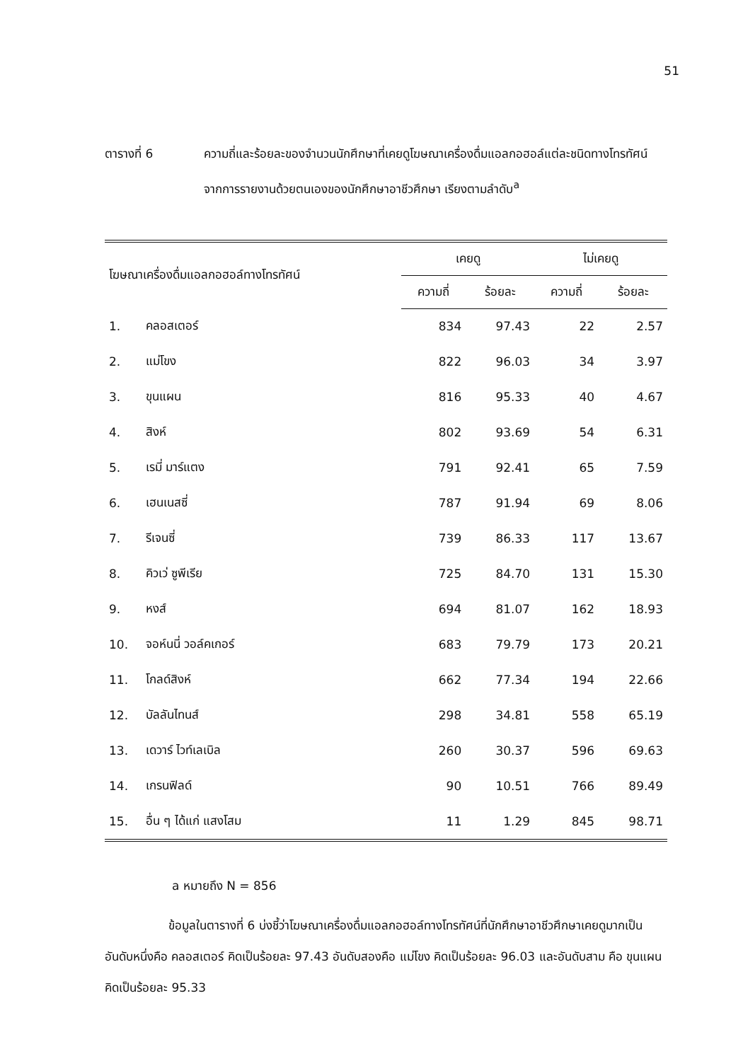51
ตารางที่ 6 ความถี่และร้อยละของจำนวนนักศึกษาที่เคยดูโฆษณาเครื่องดื่มแอลกอฮอล์แต่ละชนิดทางโทรทัศน์ จากการรายงานด้วยตนเองของนักศึกษาอาชีวศึกษา เรียงตามลำดับ<sup>a</sup>
| โฆษณาเครื่องดื่มแอลกอฮอล์ทางโทรทัศน์ | | เคยดู | | ไม่เคยดู | |
| --- | --- | --- | --- | --- | --- |
| | | ความถี่ | ร้อยละ | ความถี่ | ร้อยละ |
| 1. | คลอสเตอร์ | 834 | 97.43 | 22 | 2.57 |
| 2. | แม่โขง | 822 | 96.03 | 34 | 3.97 |
| 3. | ขุนแผน | 816 | 95.33 | 40 | 4.67 |
| 4. | สิงห์ | 802 | 93.69 | 54 | 6.31 |
| 5. | เรมี่ มาร์แตง | 791 | 92.41 | 65 | 7.59 |
| 6. | เฮนเนสซี่ | 787 | 91.94 | 69 | 8.06 |
| 7. | รีเจนซี่ | 739 | 86.33 | 117 | 13.67 |
| 8. | คิวเว่ ซูพีเรีย | 725 | 84.70 | 131 | 15.30 |
| 9. | หงส์ | 694 | 81.07 | 162 | 18.93 |
| 10. | จอห์นนี่ วอล์คเกอร์ | 683 | 79.79 | 173 | 20.21 |
| 11. | โกลด์สิงห์ | 662 | 77.34 | 194 | 22.66 |
| 12. | บัลลันไทนส์ | 298 | 34.81 | 558 | 65.19 |
| 13. | เดวาร์ ไวท์เลเบิล | 260 | 30.37 | 596 | 69.63 |
| 14. | เกรนฟิลด์ | 90 | 10.51 | 766 | 89.49 |
| 15. | อื่น ๆ ได้แก่ แสงโสม | 11 | 1.29 | 845 | 98.71 |
a หมายถึง N = 856
ข้อมูลในตารางที่ 6 บ่งชี้ว่าโฆษณาเครื่องดื่มแอลกอฮอล์ทางโทรทัศน์ที่นักศึกษาอาชีวศึกษาเคยดูมากเป็นอันดับหนึ่งคือ คลอสเตอร์ คิดเป็นร้อยละ 97.43 อันดับสองคือ แม่โขง คิดเป็นร้อยละ 96.03 และอันดับสาม คือ ขุนแผน คิดเป็นร้อยละ 95.33